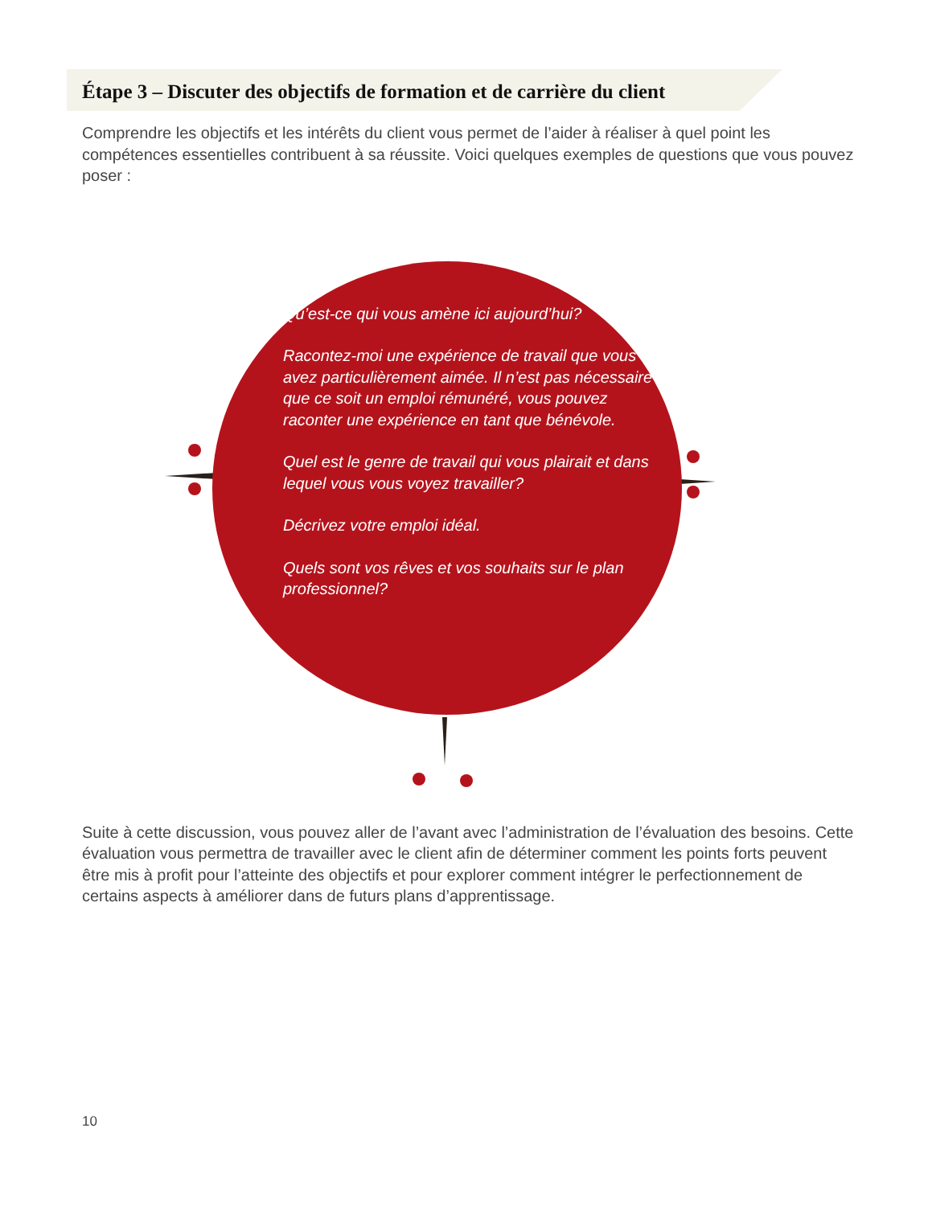Étape 3 – Discuter des objectifs de formation et de carrière du client
Comprendre les objectifs et les intérêts du client vous permet de l’aider à réaliser à quel point les compétences essentielles contribuent à sa réussite. Voici quelques exemples de questions que vous pouvez poser :
Qu’est-ce qui vous amène ici aujourd’hui?
Racontez-moi une expérience de travail que vous avez particulièrement aimée. Il n’est pas nécessaire que ce soit un emploi rémunéré, vous pouvez raconter une expérience en tant que bénévole.
Quel est le genre de travail qui vous plairait et dans lequel vous vous voyez travailler?
Décrivez votre emploi idéal.
Quels sont vos rêves et vos souhaits sur le plan professionnel?
Suite à cette discussion, vous pouvez aller de l’avant avec l’administration de l’évaluation des besoins. Cette évaluation vous permettra de travailler avec le client afin de déterminer comment les points forts peuvent être mis à profit pour l’atteinte des objectifs et pour explorer comment intégrer le perfectionnement de certains aspects à améliorer dans de futurs plans d’apprentissage.
10